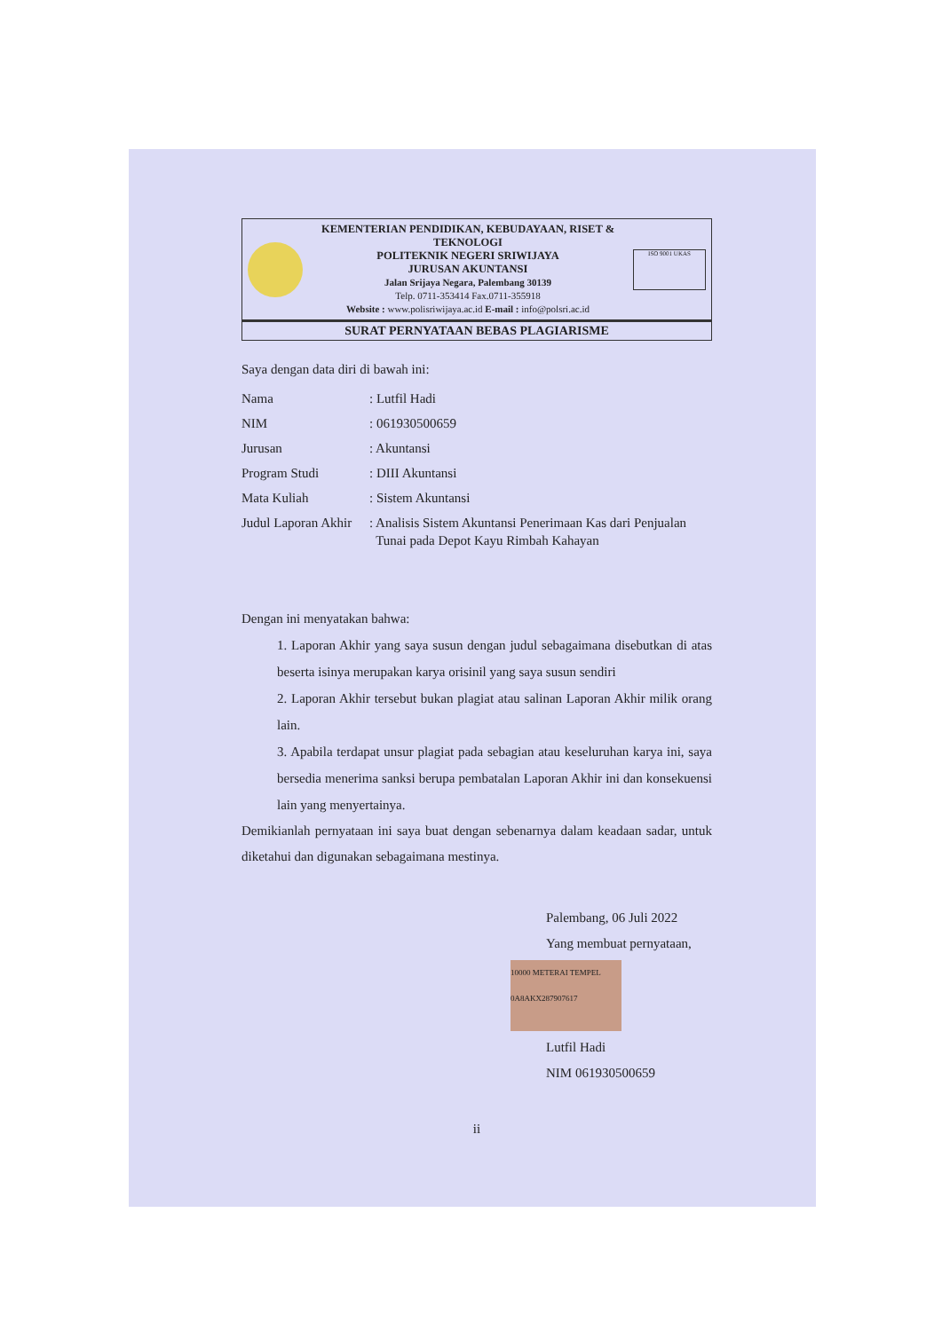KEMENTERIAN PENDIDIKAN, KEBUDAYAAN, RISET & TEKNOLOGI
POLITEKNIK NEGERI SRIWIJAYA
JURUSAN AKUNTANSI
Jalan Srijaya Negara, Palembang 30139
Telp. 0711-353414 Fax.0711-355918
Website : www.polisriwijaya.ac.id E-mail : info@polsri.ac.id
ISO 9001 UKAS
SURAT PERNYATAAN BEBAS PLAGIARISME
Saya dengan data diri di bawah ini:
| Nama | : Lutfil Hadi |
| NIM | : 061930500659 |
| Jurusan | : Akuntansi |
| Program Studi | : DIII Akuntansi |
| Mata Kuliah | : Sistem Akuntansi |
| Judul Laporan Akhir | : Analisis Sistem Akuntansi Penerimaan Kas dari Penjualan Tunai pada Depot Kayu Rimbah Kahayan |
Dengan ini menyatakan bahwa:
1. Laporan Akhir yang saya susun dengan judul sebagaimana disebutkan di atas beserta isinya merupakan karya orisinil yang saya susun sendiri
2. Laporan Akhir tersebut bukan plagiat atau salinan Laporan Akhir milik orang lain.
3. Apabila terdapat unsur plagiat pada sebagian atau keseluruhan karya ini, saya bersedia menerima sanksi berupa pembatalan Laporan Akhir ini dan konsekuensi lain yang menyertainya.
Demikianlah pernyataan ini saya buat dengan sebenarnya dalam keadaan sadar, untuk diketahui dan digunakan sebagaimana mestinya.
Palembang, 06 Juli 2022
Yang membuat pernyataan,
10000 METERAI TEMPEL 0A8AKX287907617
Lutfil Hadi
NIM 061930500659
ii